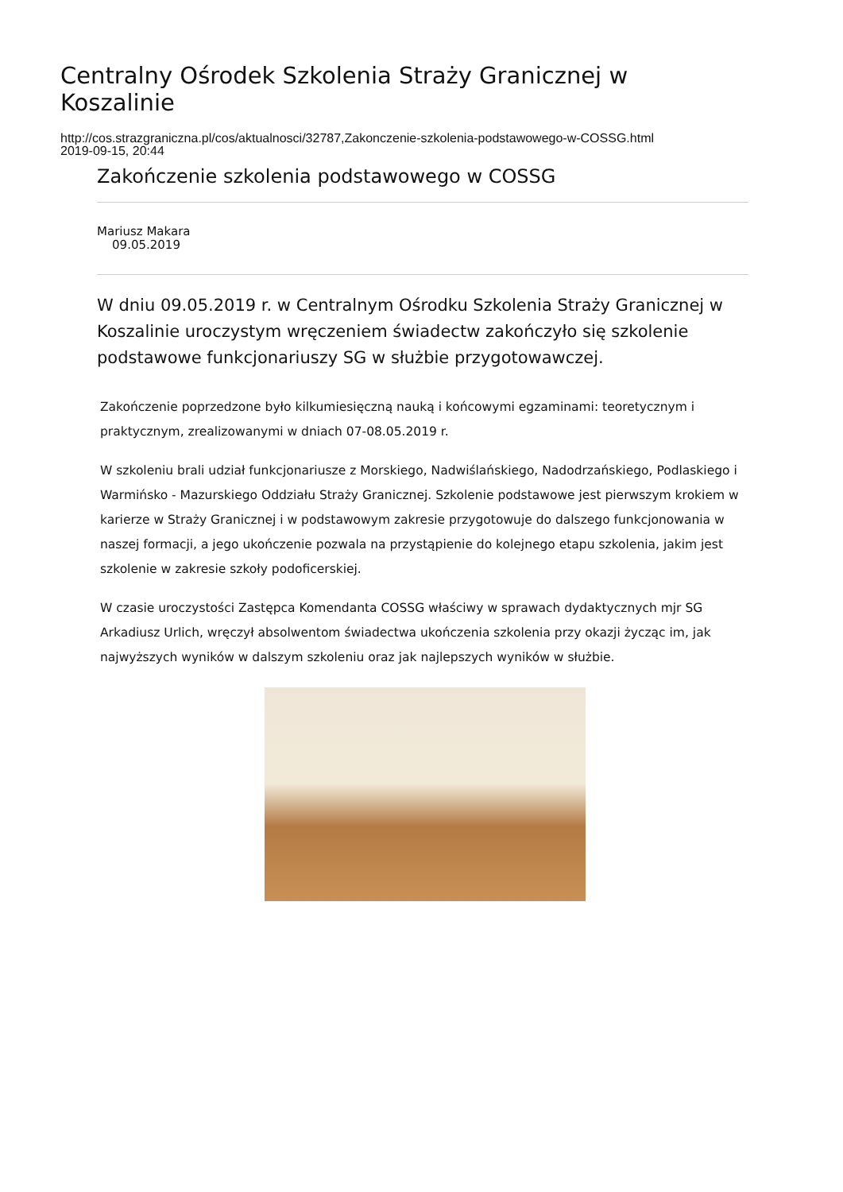Centralny Ośrodek Szkolenia Straży Granicznej w Koszalinie
http://cos.strazgraniczna.pl/cos/aktualnosci/32787,Zakonczenie-szkolenia-podstawowego-w-COSSG.html
2019-09-15, 20:44
Zakończenie szkolenia podstawowego w COSSG
Mariusz Makara
09.05.2019
W dniu 09.05.2019 r. w Centralnym Ośrodku Szkolenia Straży Granicznej w Koszalinie uroczystym wręczeniem świadectw zakończyło się szkolenie podstawowe funkcjonariuszy SG w służbie przygotowawczej.
Zakończenie poprzedzone było kilkumiesięczną nauką i końcowymi egzaminami: teoretycznym i praktycznym, zrealizowanymi w dniach 07-08.05.2019 r.
W szkoleniu brali udział funkcjonariusze z Morskiego, Nadwiślańskiego, Nadodrzańskiego, Podlaskiego i Warmińsko - Mazurskiego Oddziału Straży Granicznej. Szkolenie podstawowe jest pierwszym krokiem w karierze w Straży Granicznej i w podstawowym zakresie przygotowuje do dalszego funkcjonowania w naszej formacji, a jego ukończenie pozwala na przystąpienie do kolejnego etapu szkolenia, jakim jest szkolenie w zakresie szkoły podoficerskiej.
W czasie uroczystości Zastępca Komendanta COSSG właściwy w sprawach dydaktycznych mjr SG Arkadiusz Urlich, wręczył absolwentom świadectwa ukończenia szkolenia przy okazji życząc im, jak najwyższych wyników w dalszym szkoleniu oraz jak najlepszych wyników w służbie.